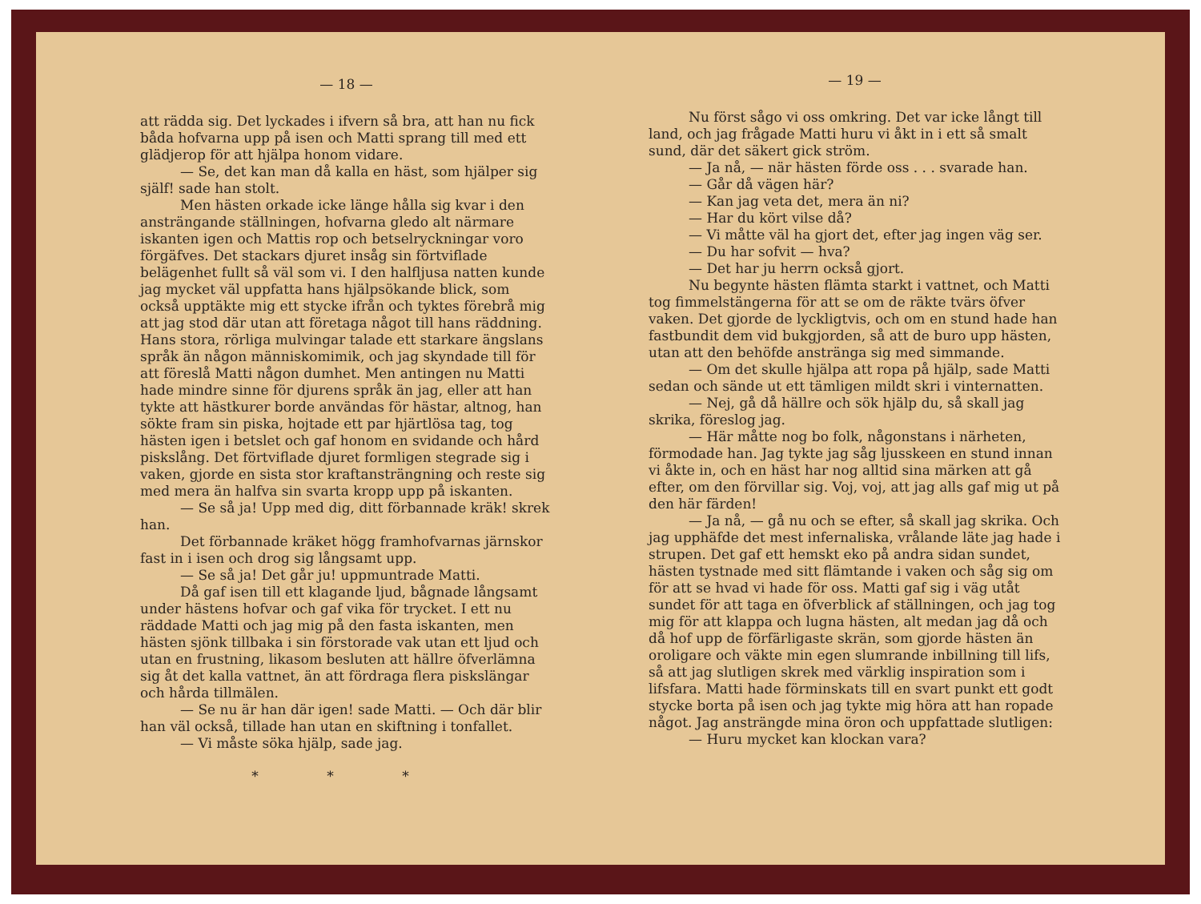— 18 —
att rädda sig. Det lyckades i ifvern så bra, att han nu fick båda hofvarna upp på isen och Matti sprang till med ett glädjerop för att hjälpa honom vidare.
— Se, det kan man då kalla en häst, som hjälper sig själf! sade han stolt.
Men hästen orkade icke länge hålla sig kvar i den ansträngande ställningen, hofvarna gledo alt närmare iskanten igen och Mattis rop och betselryckningar voro förgäfves. Det stackars djuret insåg sin förtviflade belägenhet fullt så väl som vi. I den halfljusa natten kunde jag mycket väl uppfatta hans hjälpsökande blick, som också upptäkte mig ett stycke ifrån och tyktes förebrå mig att jag stod där utan att företaga något till hans räddning. Hans stora, rörliga mulvingar talade ett starkare ängslans språk än någon människomimik, och jag skyndade till för att föreslå Matti någon dumhet. Men antingen nu Matti hade mindre sinne för djurens språk än jag, eller att han tykte att hästkurer borde användas för hästar, altnog, han sökte fram sin piska, hojtade ett par hjärtlösa tag, tog hästen igen i betslet och gaf honom en svidande och hård piskslång. Det förtviflade djuret formligen stegrade sig i vaken, gjorde en sista stor kraftansträngning och reste sig med mera än halfva sin svarta kropp upp på iskanten.
— Se så ja! Upp med dig, ditt förbannade kräk! skrek han.
Det förbannade kräket högg framhofvarnas järnskor fast in i isen och drog sig långsamt upp.
— Se så ja! Det går ju! uppmuntrade Matti.
Då gaf isen till ett klagande ljud, bågnade långsamt under hästens hofvar och gaf vika för trycket. I ett nu räddade Matti och jag mig på den fasta iskanten, men hästen sjönk tillbaka i sin förstorade vak utan ett ljud och utan en frustning, likasom besluten att hällre öfverlämna sig åt det kalla vattnet, än att fördraga flera piskslängar och hårda tillmälen.
— Se nu är han där igen! sade Matti. — Och där blir han väl också, tillade han utan en skiftning i tonfallet.
— Vi måste söka hjälp, sade jag.
* * *
— 19 —
Nu först sågo vi oss omkring. Det var icke långt till land, och jag frågade Matti huru vi åkt in i ett så smalt sund, där det säkert gick ström.
— Ja nå, — när hästen förde oss . . . svarade han.
— Går då vägen här?
— Kan jag veta det, mera än ni?
— Har du kört vilse då?
— Vi måtte väl ha gjort det, efter jag ingen väg ser.
— Du har sofvit — hva?
— Det har ju herrn också gjort.
Nu begynte hästen flämta starkt i vattnet, och Matti tog fimmelstängerna för att se om de räkte tvärs öfver vaken. Det gjorde de lyckligtvis, och om en stund hade han fastbundit dem vid bukgjorden, så att de buro upp hästen, utan att den behöfde anstränga sig med simmande.
— Om det skulle hjälpa att ropa på hjälp, sade Matti sedan och sände ut ett tämligen mildt skri i vinternatten.
— Nej, gå då hällre och sök hjälp du, så skall jag skrika, föreslog jag.
— Här måtte nog bo folk, någonstans i närheten, förmodade han. Jag tykte jag såg ljusskeen en stund innan vi åkte in, och en häst har nog alltid sina märken att gå efter, om den förvillar sig. Voj, voj, att jag alls gaf mig ut på den här färden!
— Ja nå, — gå nu och se efter, så skall jag skrika. Och jag upphäfde det mest infernaliska, vrålande läte jag hade i strupen. Det gaf ett hemskt eko på andra sidan sundet, hästen tystnade med sitt flämtande i vaken och såg sig om för att se hvad vi hade för oss. Matti gaf sig i väg utåt sundet för att taga en öfverblick af ställningen, och jag tog mig för att klappa och lugna hästen, alt medan jag då och då hof upp de förfärligaste skrän, som gjorde hästen än oroligare och väkte min egen slumrande inbillning till lifs, så att jag slutligen skrek med värklig inspiration som i lifsfara. Matti hade förminskats till en svart punkt ett godt stycke borta på isen och jag tykte mig höra att han ropade något. Jag ansträngde mina öron och uppfattade slutligen:
— Huru mycket kan klockan vara?